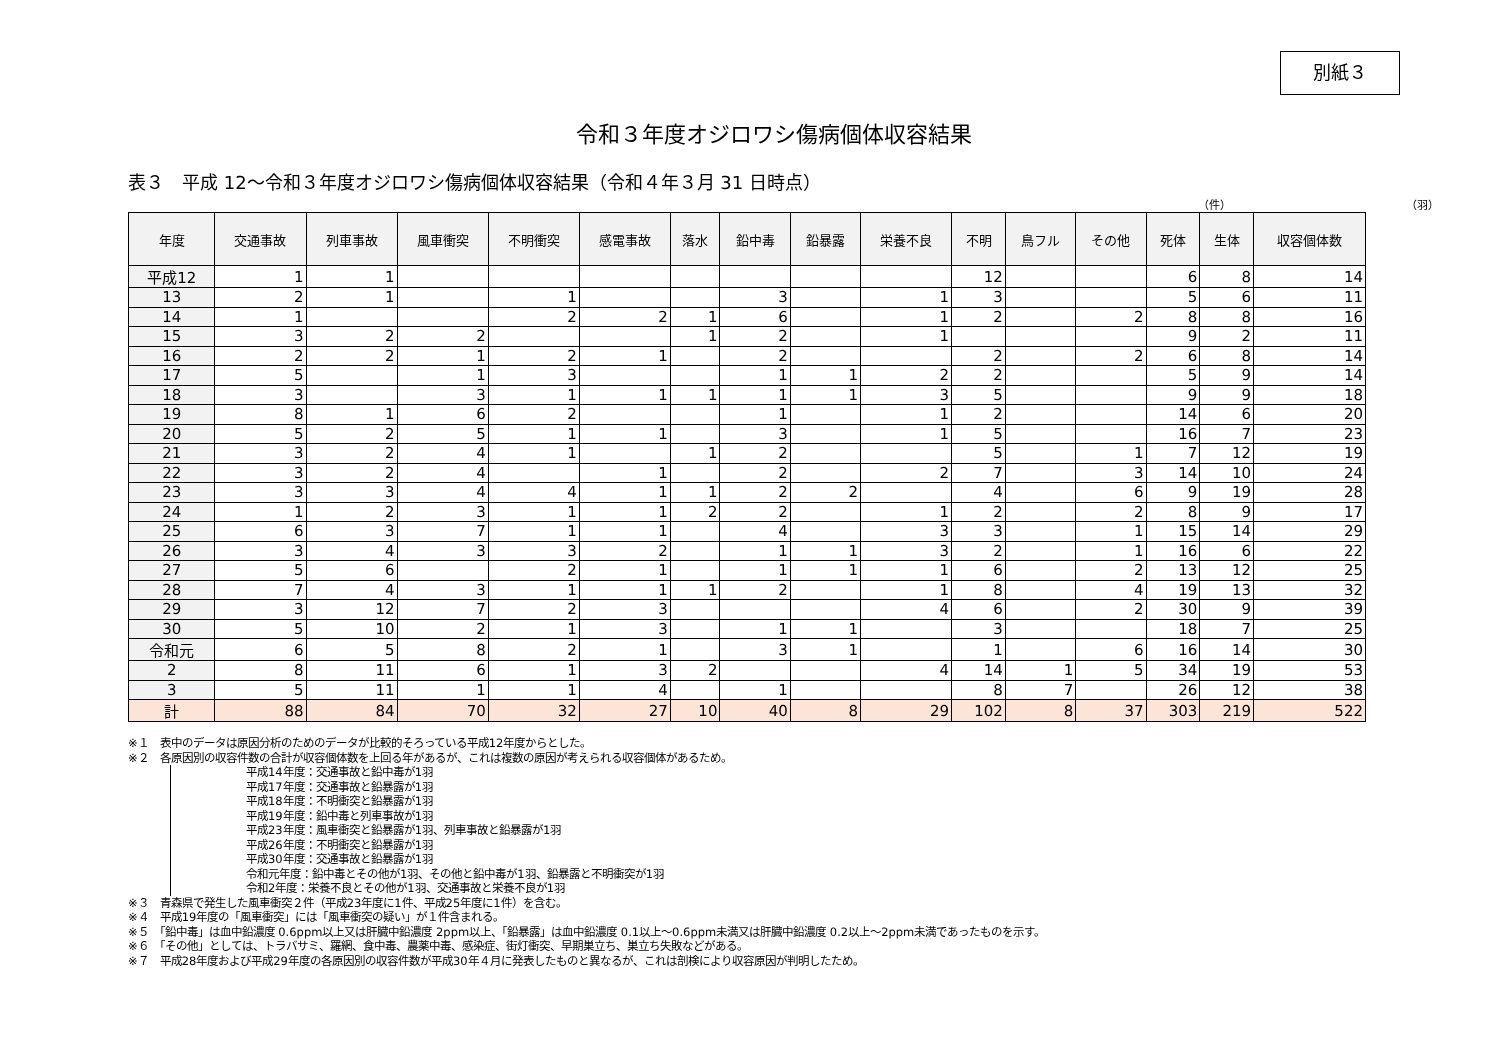別紙３
令和３年度オジロワシ傷病個体収容結果
表３　平成 12～令和３年度オジロワシ傷病個体収容結果（令和４年３月 31 日時点）
（件） （羽）
| 年度 | 交通事故 | 列車事故 | 風車衝突 | 不明衝突 | 感電事故 | 落水 | 鉛中毒 | 鉛暴露 | 栄養不良 | 不明 | 鳥フル | その他 | 死体 | 生体 | 収容個体数 |
| --- | --- | --- | --- | --- | --- | --- | --- | --- | --- | --- | --- | --- | --- | --- | --- |
| 平成12 | 1 | 1 | | | | | | | | 12 | | | 6 | 8 | 14 |
| 13 | 2 | 1 | | 1 | | | 3 | | 1 | 3 | | | 5 | 6 | 11 |
| 14 | 1 | | | 2 | 2 | 1 | 6 | | 1 | 2 | | 2 | 8 | 8 | 16 |
| 15 | 3 | 2 | 2 | | | 1 | 2 | | 1 | | | | 9 | 2 | 11 |
| 16 | 2 | 2 | 1 | 2 | 1 | | 2 | | | 2 | | 2 | 6 | 8 | 14 |
| 17 | 5 | | 1 | 3 | | | 1 | 1 | 2 | 2 | | | 5 | 9 | 14 |
| 18 | 3 | | 3 | 1 | 1 | 1 | 1 | 1 | 3 | 5 | | | 9 | 9 | 18 |
| 19 | 8 | 1 | 6 | 2 | | | 1 | | 1 | 2 | | | 14 | 6 | 20 |
| 20 | 5 | 2 | 5 | 1 | 1 | | 3 | | 1 | 5 | | | 16 | 7 | 23 |
| 21 | 3 | 2 | 4 | 1 | | 1 | 2 | | | 5 | | 1 | 7 | 12 | 19 |
| 22 | 3 | 2 | 4 | | 1 | | 2 | | 2 | 7 | | 3 | 14 | 10 | 24 |
| 23 | 3 | 3 | 4 | 4 | 1 | 1 | 2 | 2 | | 4 | | 6 | 9 | 19 | 28 |
| 24 | 1 | 2 | 3 | 1 | 1 | 2 | 2 | | 1 | 2 | | 2 | 8 | 9 | 17 |
| 25 | 6 | 3 | 7 | 1 | 1 | | 4 | | 3 | 3 | | 1 | 15 | 14 | 29 |
| 26 | 3 | 4 | 3 | 3 | 2 | | 1 | 1 | 3 | 2 | | 1 | 16 | 6 | 22 |
| 27 | 5 | 6 | | 2 | 1 | | 1 | 1 | 1 | 6 | | 2 | 13 | 12 | 25 |
| 28 | 7 | 4 | 3 | 1 | 1 | 1 | 2 | | 1 | 8 | | 4 | 19 | 13 | 32 |
| 29 | 3 | 12 | 7 | 2 | 3 | | | | 4 | 6 | | 2 | 30 | 9 | 39 |
| 30 | 5 | 10 | 2 | 1 | 3 | | 1 | 1 | | 3 | | | 18 | 7 | 25 |
| 令和元 | 6 | 5 | 8 | 2 | 1 | | 3 | 1 | | 1 | | 6 | 16 | 14 | 30 |
| 2 | 8 | 11 | 6 | 1 | 3 | 2 | | | 4 | 14 | 1 | 5 | 34 | 19 | 53 |
| 3 | 5 | 11 | 1 | 1 | 4 | | 1 | | | 8 | 7 | | 26 | 12 | 38 |
| 計 | 88 | 84 | 70 | 32 | 27 | 10 | 40 | 8 | 29 | 102 | 8 | 37 | 303 | 219 | 522 |
※１　表中のデータは原因分析のためのデータが比較的そろっている平成12年度からとした。
※２　各原因別の収容件数の合計が収容個体数を上回る年があるが、これは複数の原因が考えられる収容個体があるため。
平成14年度：交通事故と鉛中毒が1羽
平成17年度：交通事故と鉛暴露が1羽
平成18年度：不明衝突と鉛暴露が1羽
平成19年度：鉛中毒と列車事故が1羽
平成23年度：風車衝突と鉛暴露が1羽、列車事故と鉛暴露が1羽
平成26年度：不明衝突と鉛暴露が1羽
平成30年度：交通事故と鉛暴露が1羽
令和元年度：鉛中毒とその他が1羽、その他と鉛中毒が1羽、鉛暴露と不明衝突が1羽
令和2年度：栄養不良とその他が1羽、交通事故と栄養不良が1羽
※３　青森県で発生した風車衝突２件（平成23年度に1件、平成25年度に1件）を含む。
※４　平成19年度の「風車衝突」には「風車衝突の疑い」が１件含まれる。
※５　「鉛中毒」は血中鉛濃度 0.6ppm以上又は肝臓中鉛濃度 2ppm以上、「鉛暴露」は血中鉛濃度 0.1以上～0.6ppm未満又は肝臓中鉛濃度 0.2以上～2ppm未満であったものを示す。
※６　「その他」としては、トラバサミ、羅網、食中毒、農薬中毒、感染症、街灯衝突、早期巣立ち、巣立ち失敗などがある。
※７　平成28年度および平成29年度の各原因別の収容件数が平成30年４月に発表したものと異なるが、これは剖検により収容原因が判明したため。